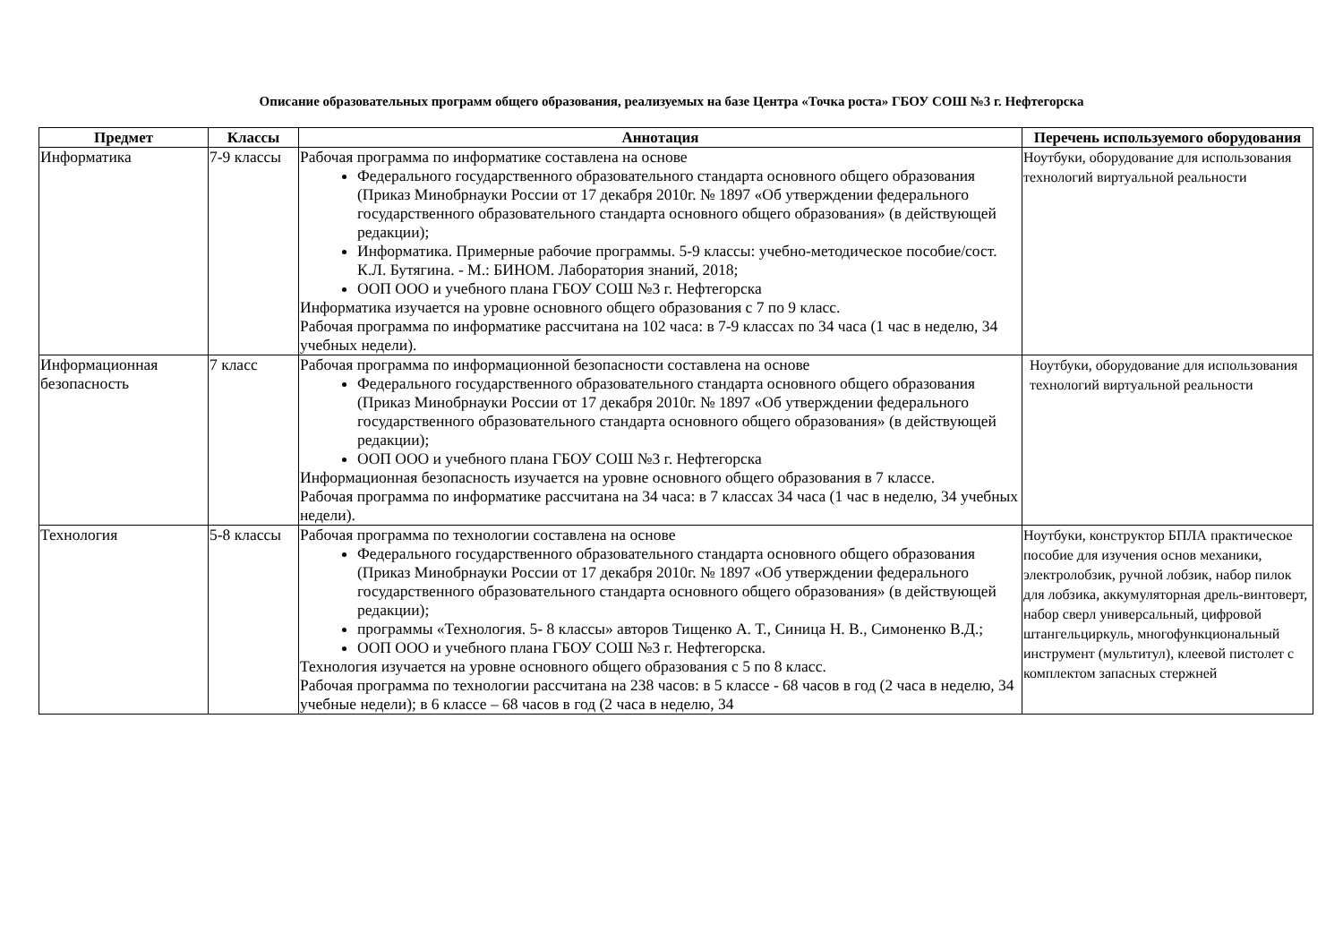Описание образовательных программ общего образования, реализуемых на базе Центра «Точка роста» ГБОУ СОШ №3 г. Нефтегорска
| Предмет | Классы | Аннотация | Перечень используемого оборудования |
| --- | --- | --- | --- |
| Информатика | 7-9 классы | Рабочая программа по информатике составлена на основе Федерального государственного образовательного стандарта основного общего образования (Приказ Минобрнауки России от 17 декабря 2010г. № 1897 «Об утверждении федерального государственного образовательного стандарта основного общего образования» (в действующей редакции); Информатика. Примерные рабочие программы. 5-9 классы: учебно-методическое пособие/сост. К.Л. Бутягина. - М.: БИНОМ. Лаборатория знаний, 2018; ООП ООО и учебного плана ГБОУ СОШ №3 г. Нефтегорска Информатика изучается на уровне основного общего образования с 7 по 9 класс. Рабочая программа по информатике рассчитана на 102 часа: в 7-9 классах по 34 часа (1 час в неделю, 34 учебных недели). | Ноутбуки, оборудование для использования технологий виртуальной реальности |
| Информационная безопасность | 7 класс | Рабочая программа по информационной безопасности составлена на основе Федерального государственного образовательного стандарта основного общего образования (Приказ Минобрнауки России от 17 декабря 2010г. № 1897 «Об утверждении федерального государственного образовательного стандарта основного общего образования» (в действующей редакции); ООП ООО и учебного плана ГБОУ СОШ №3 г. Нефтегорска Информационная безопасность изучается на уровне основного общего образования в 7 классе. Рабочая программа по информатике рассчитана на 34 часа: в 7 классах 34 часа (1 час в неделю, 34 учебных недели). | Ноутбуки, оборудование для использования технологий виртуальной реальности |
| Технология | 5-8 классы | Рабочая программа по технологии составлена на основе Федерального государственного образовательного стандарта основного общего образования (Приказ Минобрнауки России от 17 декабря 2010г. № 1897 «Об утверждении федерального государственного образовательного стандарта основного общего образования» (в действующей редакции); программы «Технология. 5- 8 классы» авторов Тищенко А. Т., Синица Н. В., Симоненко В.Д.; ООП ООО и учебного плана ГБОУ СОШ №3 г. Нефтегорска. Технология изучается на уровне основного общего образования с 5 по 8 класс. Рабочая программа по технологии рассчитана на 238 часов: в 5 классе - 68 часов в год (2 часа в неделю, 34 учебные недели); в 6 классе – 68 часов в год (2 часа в неделю, 34 | Ноутбуки, конструктор БПЛА практическое пособие для изучения основ механики, электролобзик, ручной лобзик, набор пилок для лобзика, аккумуляторная дрель-винтоверт, набор сверл универсальный, цифровой штангельциркуль, многофункциональный инструмент (мультитул), клеевой пистолет с комплектом запасных стержней |